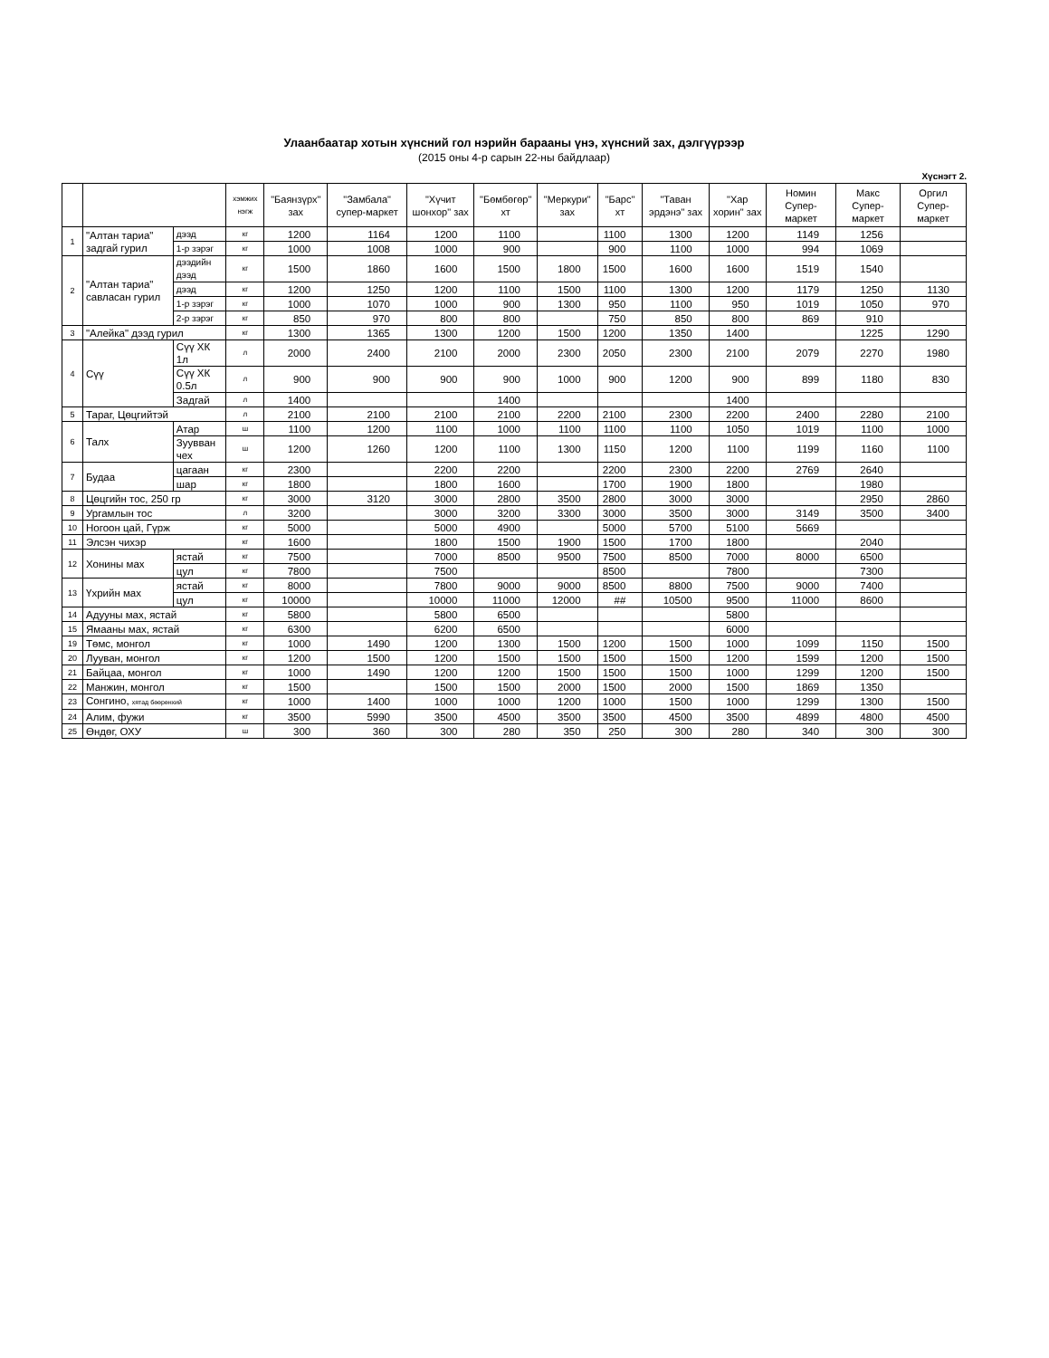Улаанбаатар хотын хүнсний гол нэрийн барааны үнэ, хүнсний зах, дэлгүүрээр
(2015 оны 4-р сарын 22-ны байдлаар)
Хүснэгт 2.
| | | | хэмжих нэгж | "Баянзүрх" зах | "Замбала" супер-маркет | "Хүчит шонхор" зах | "Бөмбөгөр" хт | "Меркури" зах | "Барс" хт | "Таван эрдэнэ" зах | "Хар хорин" зах | Номин Супер-маркет | Макс Супер-маркет | Оргил Супер-маркет |
| --- | --- | --- | --- | --- | --- | --- | --- | --- | --- | --- | --- | --- | --- | --- |
| 1 | "Алтан тариа" задгай гурил | дээд | кг | 1200 | 1164 | 1200 | 1100 | | 1100 | 1300 | 1200 | 1149 | 1256 | |
| | | 1-р зэрэг | кг | 1000 | 1008 | 1000 | 900 | | 900 | 1100 | 1000 | 994 | 1069 | |
| 2 | "Алтан тариа" савласан гурил | дээдийн дээд | кг | 1500 | 1860 | 1600 | 1500 | 1800 | 1500 | 1600 | 1600 | 1519 | 1540 | |
| | | дээд | кг | 1200 | 1250 | 1200 | 1100 | 1500 | 1100 | 1300 | 1200 | 1179 | 1250 | 1130 |
| | | 1-р зэрэг | кг | 1000 | 1070 | 1000 | 900 | 1300 | 950 | 1100 | 950 | 1019 | 1050 | 970 |
| | | 2-р зэрэг | кг | 850 | 970 | 800 | 800 | | 750 | 850 | 800 | 869 | 910 | |
| 3 | "Алейка" дээд гурил | | кг | 1300 | 1365 | 1300 | 1200 | 1500 | 1200 | 1350 | 1400 | | 1225 | 1290 |
| 4 | Сүү | Сүү ХК 1л | л | 2000 | 2400 | 2100 | 2000 | 2300 | 2050 | 2300 | 2100 | 2079 | 2270 | 1980 |
| | | Сүү ХК 0.5л | л | 900 | 900 | 900 | 900 | 1000 | 900 | 1200 | 900 | 899 | 1180 | 830 |
| | | Задгай | л | 1400 | | | 1400 | | | | 1400 | | | |
| 5 | Тараг, Цөцгийтэй | | л | 2100 | 2100 | 2100 | 2100 | 2200 | 2100 | 2300 | 2200 | 2400 | 2280 | 2100 |
| 6 | Талх | Атар | ш | 1100 | 1200 | 1100 | 1000 | 1100 | 1100 | 1100 | 1050 | 1019 | 1100 | 1000 |
| | | Зуувван чех | ш | 1200 | 1260 | 1200 | 1100 | 1300 | 1150 | 1200 | 1100 | 1199 | 1160 | 1100 |
| 7 | Будаа | цагаан | кг | 2300 | | 2200 | 2200 | | 2200 | 2300 | 2200 | 2769 | 2640 | |
| | | шар | кг | 1800 | | 1800 | 1600 | | 1700 | 1900 | 1800 | | 1980 | |
| 8 | Цөцгийн тос, 250 гр | | кг | 3000 | 3120 | 3000 | 2800 | 3500 | 2800 | 3000 | 3000 | | 2950 | 2860 |
| 9 | Ургамлын тос | | л | 3200 | | 3000 | 3200 | 3300 | 3000 | 3500 | 3000 | 3149 | 3500 | 3400 |
| 10 | Ногоон цай, Гүрж | | кг | 5000 | | 5000 | 4900 | | 5000 | 5700 | 5100 | 5669 | | |
| 11 | Элсэн чихэр | | кг | 1600 | | 1800 | 1500 | 1900 | 1500 | 1700 | 1800 | | 2040 | |
| 12 | Хонины мах | ястай | кг | 7500 | | 7000 | 8500 | 9500 | 7500 | 8500 | 7000 | 8000 | 6500 | |
| | | цул | кг | 7800 | | 7500 | | | 8500 | | 7800 | | 7300 | |
| 13 | Үхрийн мах | ястай | кг | 8000 | | 7800 | 9000 | 9000 | 8500 | 8800 | 7500 | 9000 | 7400 | |
| | | цул | кг | 10000 | | 10000 | 11000 | 12000 | ## | 10500 | 9500 | 11000 | 8600 | |
| 14 | Адууны мах, ястай | | кг | 5800 | | 5800 | 6500 | | | | 5800 | | | |
| 15 | Ямааны мах, ястай | | кг | 6300 | | 6200 | 6500 | | | | 6000 | | | |
| 19 | Төмс, монгол | | кг | 1000 | 1490 | 1200 | 1300 | 1500 | 1200 | 1500 | 1000 | 1099 | 1150 | 1500 |
| 20 | Лууван, монгол | | кг | 1200 | 1500 | 1200 | 1500 | 1500 | 1500 | 1500 | 1200 | 1599 | 1200 | 1500 |
| 21 | Байцаа, монгол | | кг | 1000 | 1490 | 1200 | 1200 | 1500 | 1500 | 1500 | 1000 | 1299 | 1200 | 1500 |
| 22 | Манжин, монгол | | кг | 1500 | | 1500 | 1500 | 2000 | 1500 | 2000 | 1500 | 1869 | 1350 | |
| 23 | Сонгино, хятад бөөрөнхий | | кг | 1000 | 1400 | 1000 | 1000 | 1200 | 1000 | 1500 | 1000 | 1299 | 1300 | 1500 |
| 24 | Алим, фужи | | кг | 3500 | 5990 | 3500 | 4500 | 3500 | 3500 | 4500 | 3500 | 4899 | 4800 | 4500 |
| 25 | Өндөг, ОХУ | | ш | 300 | 360 | 300 | 280 | 350 | 250 | 300 | 280 | 340 | 300 | 300 |